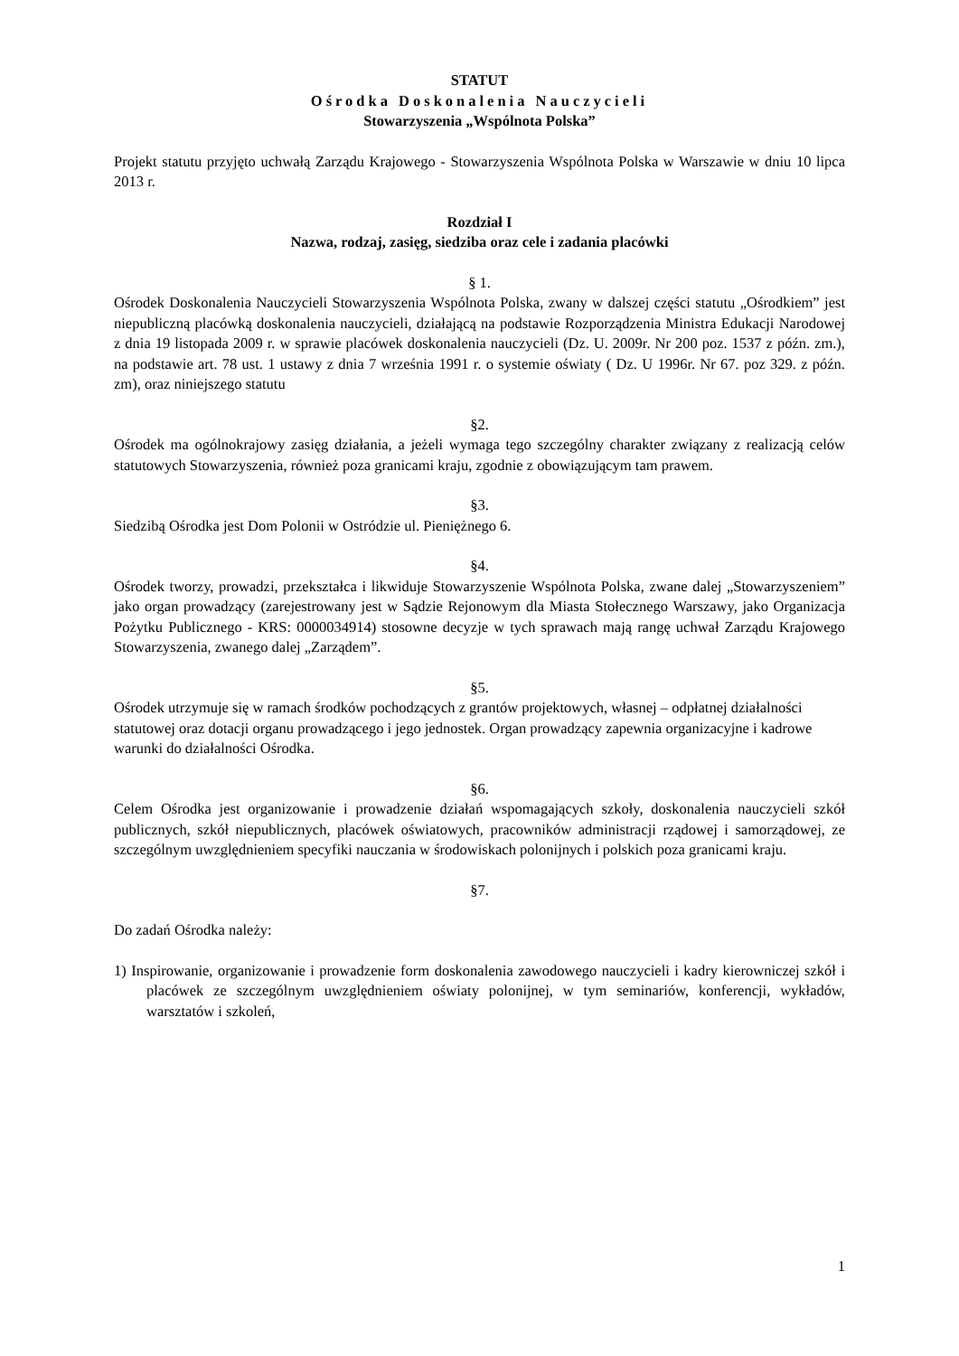STATUT
Ośrodka Doskonalenia Nauczycieli
Stowarzyszenia „Wspólnota Polska”
Projekt statutu przyjęto uchwałą Zarządu Krajowego - Stowarzyszenia Wspólnota Polska w Warszawie w dniu 10 lipca 2013 r.
Rozdział I
Nazwa, rodzaj, zasięg, siedziba oraz cele i zadania placówki
§ 1.
Ośrodek Doskonalenia Nauczycieli Stowarzyszenia Wspólnota Polska, zwany w dalszej części statutu „Ośrodkiem” jest niepubliczną placówką doskonalenia nauczycieli, działającą na podstawie Rozporządzenia Ministra Edukacji Narodowej z dnia 19 listopada 2009 r. w sprawie placówek doskonalenia nauczycieli (Dz. U. 2009r. Nr 200 poz. 1537 z późn. zm.), na podstawie art. 78 ust. 1 ustawy z dnia 7 września 1991 r. o systemie oświaty ( Dz. U 1996r. Nr 67. poz 329. z późn. zm), oraz niniejszego statutu
§2.
Ośrodek ma ogólnokrajowy zasięg działania, a jeżeli wymaga tego szczególny charakter związany z realizacją celów statutowych Stowarzyszenia, również poza granicami kraju, zgodnie z obowiązującym tam prawem.
§3.
Siedzibą Ośrodka jest Dom Polonii w Ostródzie ul. Pieniężnego 6.
§4.
Ośrodek tworzy, prowadzi, przekształca i likwiduje Stowarzyszenie Wspólnota Polska, zwane dalej „Stowarzyszeniem” jako organ prowadzący (zarejestrowany jest w Sądzie Rejonowym dla Miasta Stołecznego Warszawy, jako Organizacja Pożytku Publicznego - KRS: 0000034914) stosowne decyzje w tych sprawach mają rangę uchwał Zarządu Krajowego Stowarzyszenia, zwanego dalej „Zarządem”.
§5.
Ośrodek utrzymuje się w ramach środków pochodzących z grantów projektowych, własnej – odpłatnej działalności statutowej oraz dotacji organu prowadzącego i jego jednostek. Organ prowadzący zapewnia organizacyjne i kadrowe warunki do działalności Ośrodka.
§6.
Celem Ośrodka jest organizowanie i prowadzenie działań wspomagających szkoły, doskonalenia nauczycieli szkół publicznych, szkół niepublicznych, placówek oświatowych, pracowników administracji rządowej i samorządowej, ze szczególnym uwzględnieniem specyfiki nauczania w środowiskach polonijnych i polskich poza granicami kraju.
§7.
Do zadań Ośrodka należy:
1) Inspirowanie, organizowanie i prowadzenie form doskonalenia zawodowego nauczycieli i kadry kierowniczej szkół i placówek ze szczególnym uwzględnieniem oświaty polonijnej, w tym seminariów, konferencji, wykładów, warsztatów i szkoleń,
1